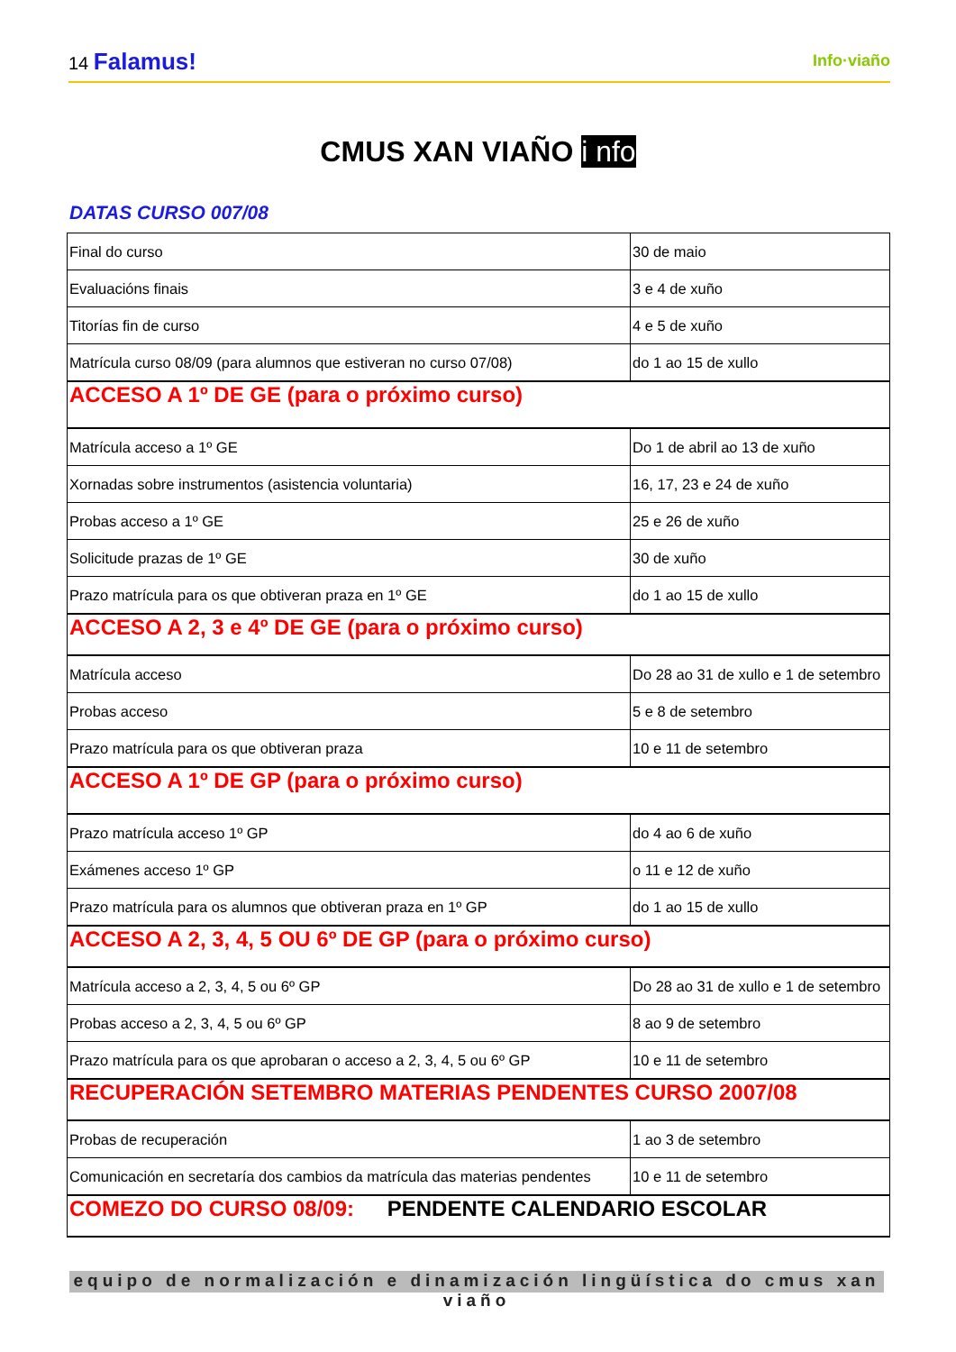14 Falamus!
Info·viaño
CMUS XAN VIAÑO i nfo
DATAS CURSO 007/08
| Final do curso | 30 de maio |
| Evaluacións finais | 3 e 4 de xuño |
| Titorías fin de curso | 4 e 5 de xuño |
| Matrícula curso 08/09 (para alumnos que estiveran no curso 07/08) | do 1 ao 15 de xullo |
| ACCESO A 1º DE GE (para o próximo curso) | |
| Matrícula acceso a 1º GE | Do 1 de abril ao 13 de xuño |
| Xornadas sobre instrumentos (asistencia voluntaria) | 16, 17, 23 e 24 de xuño |
| Probas acceso a 1º GE | 25 e 26 de xuño |
| Solicitude prazas de 1º GE | 30 de xuño |
| Prazo matrícula para os que obtiveran praza en 1º GE | do 1 ao 15 de xullo |
| ACCESO A 2, 3 e 4º DE GE (para o próximo curso) | |
| Matrícula acceso | Do 28 ao 31 de xullo e 1 de setembro |
| Probas acceso | 5 e 8 de setembro |
| Prazo matrícula para os que obtiveran praza | 10 e 11 de setembro |
| ACCESO A 1º DE GP (para o próximo curso) | |
| Prazo matrícula acceso 1º GP | do 4 ao 6 de xuño |
| Exámenes acceso 1º GP | o 11 e 12 de xuño |
| Prazo matrícula para os alumnos que obtiveran praza en 1º GP | do 1 ao 15 de xullo |
| ACCESO A 2, 3, 4, 5 OU 6º DE GP (para o próximo curso) | |
| Matrícula acceso a 2, 3, 4, 5 ou 6º GP | Do 28 ao 31 de xullo e 1 de setembro |
| Probas acceso a 2, 3, 4, 5 ou 6º GP | 8 ao 9 de setembro |
| Prazo matrícula para os que aprobaran o acceso a 2, 3, 4, 5 ou 6º GP | 10 e 11 de setembro |
| RECUPERACIÓN SETEMBRO MATERIAS PENDENTES CURSO 2007/08 | |
| Probas de recuperación | 1 ao 3 de setembro |
| Comunicación en secretaría dos cambios da matrícula das materias pendentes | 10 e 11 de setembro |
| COMEZO DO CURSO 08/09: PENDENTE CALENDARIO ESCOLAR | |
equipo de normalización e dinamización lingüística do cmus xan viaño